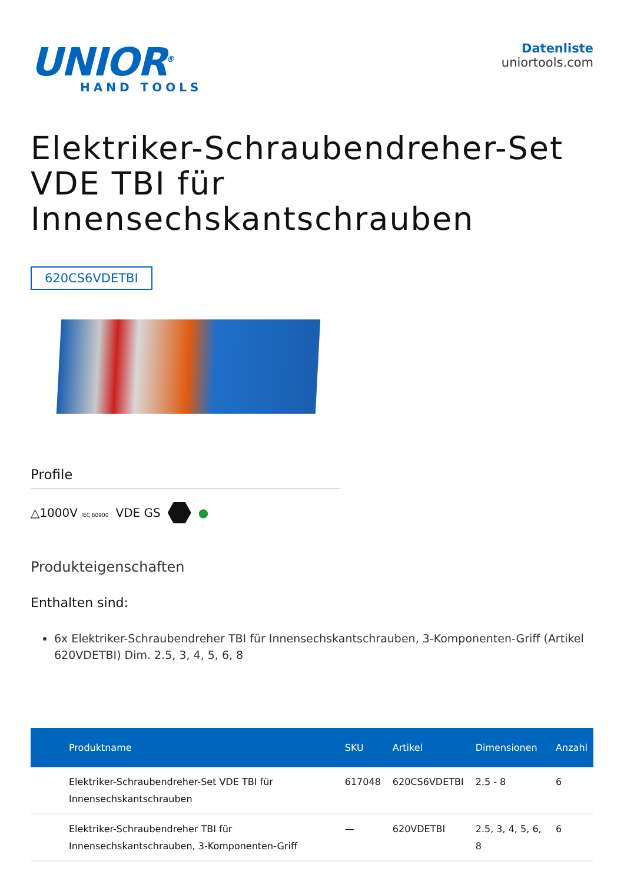UNIOR<sup>®</sup>
HAND TOOLS
Datenliste
uniortools.com
Elektriker-Schraubendreher-Set VDE TBI für Innensechskantschrauben
620CS6VDETBI
Profile
△1000V IEC 60900 VDE GS ●
Produkteigenschaften
Enthalten sind:
6x Elektriker-Schraubendreher TBI für Innensechskantschrauben, 3-Komponenten-Griff (Artikel 620VDETBI) Dim. 2.5, 3, 4, 5, 6, 8
| Produktname | SKU | Artikel | Dimensionen | Anzahl |
| --- | --- | --- | --- | --- |
| Elektriker-Schraubendreher-Set VDE TBI für Innensechskantschrauben | 617048 | 620CS6VDETBI | 2.5 - 8 | 6 |
| Elektriker-Schraubendreher TBI für Innensechskantschrauben, 3-Komponenten-Griff | — | 620VDETBI | 2.5, 3, 4, 5, 6, 8 | 6 |